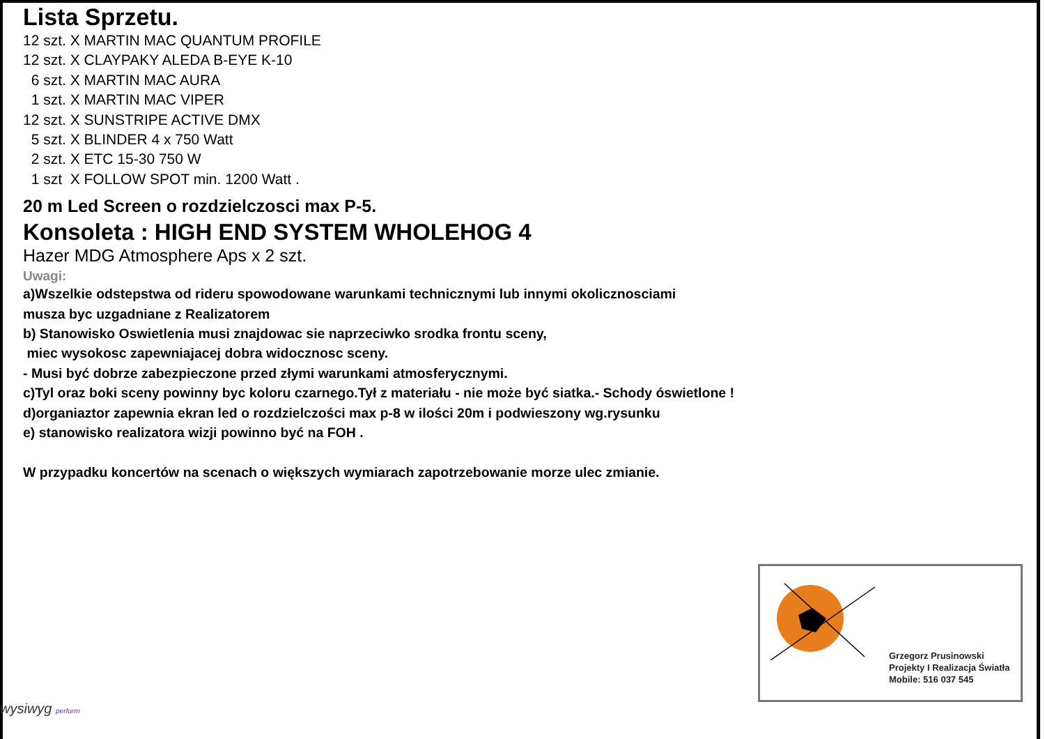Lista Sprzetu.
12 szt. X MARTIN MAC QUANTUM PROFILE 12 szt. X CLAYPAKY ALEDA B-EYE K-10 6 szt. X MARTIN MAC AURA 1 szt. X MARTIN MAC VIPER 12 szt. X SUNSTRIPE ACTIVE DMX 5 szt. X BLINDER 4 x 750 Watt 2 szt. X ETC 15-30 750 W 1 szt X FOLLOW SPOT min. 1200 Watt .
20 m Led Screen o rozdzielczosci max P-5.
Konsoleta : HIGH END SYSTEM WHOLEHOG 4
Hazer MDG Atmosphere Aps x 2 szt.
Uwagi:
a)Wszelkie odstepstwa od rideru spowodowane warunkami technicznymi lub innymi okolicznosciami
musza byc uzgadniane z Realizatorem
b) Stanowisko Oswietlenia musi znajdowac sie naprzeciwko srodka frontu sceny,
miec wysokosc zapewniajacej dobra widocznosc sceny.
- Musi być dobrze zabezpieczone przed złymi warunkami atmosferycznymi.
c)Tyl oraz boki sceny powinny byc koloru czarnego.Tył z materiału - nie może być siatka.- Schody óswietlone !
d)organiaztor zapewnia ekran led o rozdzielczości max p-8 w ilości 20m i podwieszony wg.rysunku
e) stanowisko realizatora wizji powinno być na FOH .
W przypadku koncertów na scenach o większych wymiarach zapotrzebowanie morze ulec zmianie.
Grzegorz Prusinowski
Projekty I Realizacja Światła
Mobile: 516 037 545
wysiwyg perform